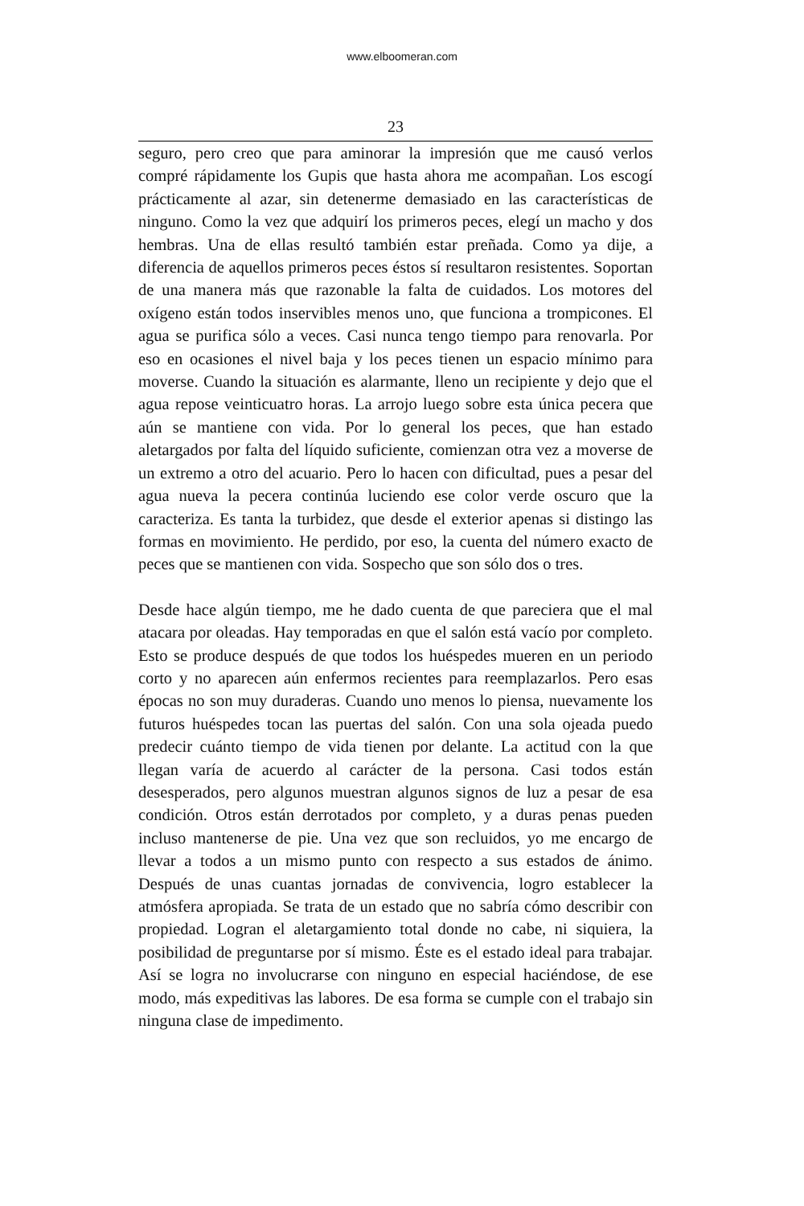www.elboomeran.com
23
seguro, pero creo que para aminorar la impresión que me causó verlos compré rápidamente los Gupis que hasta ahora me acompañan. Los escogí prácticamente al azar, sin detenerme demasiado en las características de ninguno. Como la vez que adquirí los primeros peces, elegí un macho y dos hembras. Una de ellas resultó también estar preñada. Como ya dije, a diferencia de aquellos primeros peces éstos sí resultaron resistentes. Soportan de una manera más que razonable la falta de cuidados. Los motores del oxígeno están todos inservibles menos uno, que funciona a trompicones. El agua se purifica sólo a veces. Casi nunca tengo tiempo para renovarla. Por eso en ocasiones el nivel baja y los peces tienen un espacio mínimo para moverse. Cuando la situación es alarmante, lleno un recipiente y dejo que el agua repose veinticuatro horas. La arrojo luego sobre esta única pecera que aún se mantiene con vida. Por lo general los peces, que han estado aletargados por falta del líquido suficiente, comienzan otra vez a moverse de un extremo a otro del acuario. Pero lo hacen con dificultad, pues a pesar del agua nueva la pecera continúa luciendo ese color verde oscuro que la caracteriza. Es tanta la turbidez, que desde el exterior apenas si distingo las formas en movimiento. He perdido, por eso, la cuenta del número exacto de peces que se mantienen con vida. Sospecho que son sólo dos o tres.
Desde hace algún tiempo, me he dado cuenta de que pareciera que el mal atacara por oleadas. Hay temporadas en que el salón está vacío por completo. Esto se produce después de que todos los huéspedes mueren en un periodo corto y no aparecen aún enfermos recientes para reemplazarlos. Pero esas épocas no son muy duraderas. Cuando uno menos lo piensa, nuevamente los futuros huéspedes tocan las puertas del salón. Con una sola ojeada puedo predecir cuánto tiempo de vida tienen por delante. La actitud con la que llegan varía de acuerdo al carácter de la persona. Casi todos están desesperados, pero algunos muestran algunos signos de luz a pesar de esa condición. Otros están derrotados por completo, y a duras penas pueden incluso mantenerse de pie. Una vez que son recluidos, yo me encargo de llevar a todos a un mismo punto con respecto a sus estados de ánimo. Después de unas cuantas jornadas de convivencia, logro establecer la atmósfera apropiada. Se trata de un estado que no sabría cómo describir con propiedad. Logran el aletargamiento total donde no cabe, ni siquiera, la posibilidad de preguntarse por sí mismo. Éste es el estado ideal para trabajar. Así se logra no involucrarse con ninguno en especial haciéndose, de ese modo, más expeditivas las labores. De esa forma se cumple con el trabajo sin ninguna clase de impedimento.